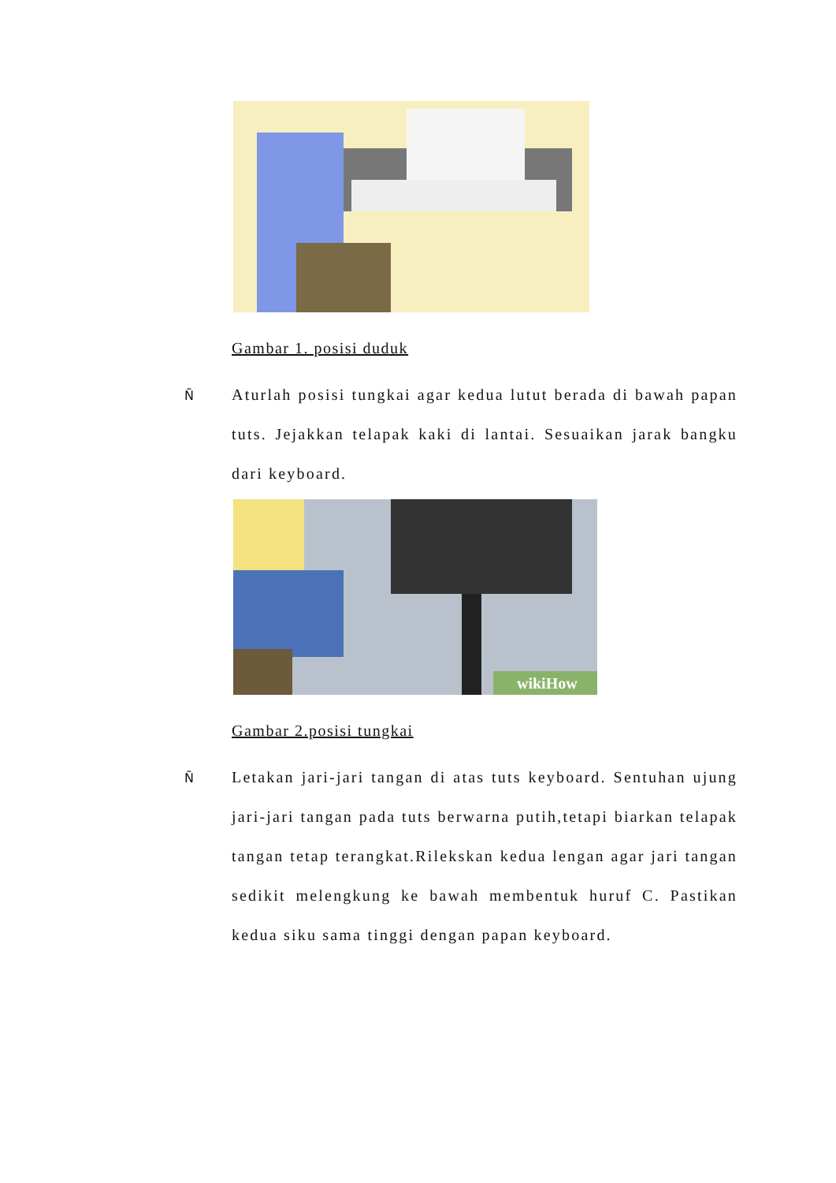Gambar 1. posisi duduk
Ñ
Aturlah posisi tungkai agar kedua lutut berada di bawah papan tuts. Jejakkan telapak kaki di lantai. Sesuaikan jarak bangku dari keyboard.
wikiHow
Gambar 2.posisi tungkai
Ñ
Letakan jari-jari tangan di atas tuts keyboard. Sentuhan ujung jari-jari tangan pada tuts berwarna putih,tetapi biarkan telapak tangan tetap terangkat.Rilekskan kedua lengan agar jari tangan sedikit melengkung ke bawah membentuk huruf C. Pastikan kedua siku sama tinggi dengan papan keyboard.